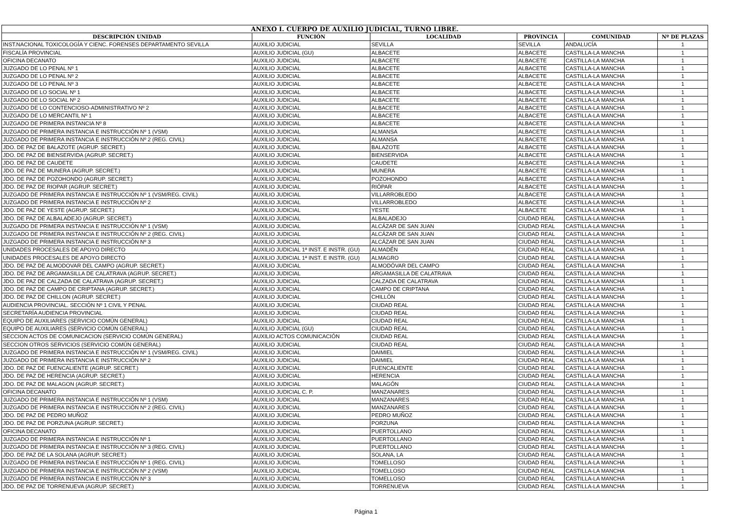| ANEXO I. CUERPO DE AUXILIO JUDICIAL, TURNO LIBRE. | | | | | |
| --- | --- | --- | --- | --- | --- |
| DESCRIPCIÓN UNIDAD | FUNCIÓN | LOCALIDAD | PROVINCIA | COMUNIDAD | Nº DE PLAZAS |
| INST.NACIONAL TOXICOLOGÍA Y CIENC. FORENSES DEPARTAMENTO SEVILLA | AUXILIO JUDICIAL | SEVILLA | SEVILLA | ANDALUCÍA | 1 |
| FISCALÍA PROVINCIAL | AUXILIO JUDICIAL (GU) | ALBACETE | ALBACETE | CASTILLA-LA MANCHA | 1 |
| OFICINA DECANATO | AUXILIO JUDICIAL | ALBACETE | ALBACETE | CASTILLA-LA MANCHA | 1 |
| JUZGADO DE LO PENAL Nº 1 | AUXILIO JUDICIAL | ALBACETE | ALBACETE | CASTILLA-LA MANCHA | 1 |
| JUZGADO DE LO PENAL Nº 2 | AUXILIO JUDICIAL | ALBACETE | ALBACETE | CASTILLA-LA MANCHA | 1 |
| JUZGADO DE LO PENAL Nº 3 | AUXILIO JUDICIAL | ALBACETE | ALBACETE | CASTILLA-LA MANCHA | 1 |
| JUZGADO DE LO SOCIAL Nº 1 | AUXILIO JUDICIAL | ALBACETE | ALBACETE | CASTILLA-LA MANCHA | 1 |
| JUZGADO DE LO SOCIAL Nº 2 | AUXILIO JUDICIAL | ALBACETE | ALBACETE | CASTILLA-LA MANCHA | 1 |
| JUZGADO DE LO CONTENCIOSO-ADMINISTRATIVO Nº 2 | AUXILIO JUDICIAL | ALBACETE | ALBACETE | CASTILLA-LA MANCHA | 1 |
| JUZGADO DE LO MERCANTIL Nº 1 | AUXILIO JUDICIAL | ALBACETE | ALBACETE | CASTILLA-LA MANCHA | 1 |
| JUZGADO DE PRIMERA INSTANCIA Nº 8 | AUXILIO JUDICIAL | ALBACETE | ALBACETE | CASTILLA-LA MANCHA | 1 |
| JUZGADO DE PRIMERA INSTANCIA E INSTRUCCIÓN Nº 1 (VSM) | AUXILIO JUDICIAL | ALMANSA | ALBACETE | CASTILLA-LA MANCHA | 1 |
| JUZGADO DE PRIMERA INSTANCIA E INSTRUCCIÓN Nº 2 (REG. CIVIL) | AUXILIO JUDICIAL | ALMANSA | ALBACETE | CASTILLA-LA MANCHA | 1 |
| JDO. DE PAZ DE BALAZOTE (AGRUP. SECRET.) | AUXILIO JUDICIAL | BALAZOTE | ALBACETE | CASTILLA-LA MANCHA | 1 |
| JDO. DE PAZ DE BIENSERVIDA (AGRUP. SECRET.) | AUXILIO JUDICIAL | BIENSERVIDA | ALBACETE | CASTILLA-LA MANCHA | 1 |
| JDO. DE PAZ DE CAUDETE | AUXILIO JUDICIAL | CAUDETE | ALBACETE | CASTILLA-LA MANCHA | 1 |
| JDO. DE PAZ DE MUNERA (AGRUP. SECRET.) | AUXILIO JUDICIAL | MUNERA | ALBACETE | CASTILLA-LA MANCHA | 1 |
| JDO. DE PAZ DE POZOHONDO (AGRUP. SECRET.) | AUXILIO JUDICIAL | POZOHONDO | ALBACETE | CASTILLA-LA MANCHA | 1 |
| JDO. DE PAZ DE RIOPAR (AGRUP. SECRET.) | AUXILIO JUDICIAL | RIÓPAR | ALBACETE | CASTILLA-LA MANCHA | 1 |
| JUZGADO DE PRIMERA INSTANCIA E INSTRUCCIÓN Nº 1 (VSM/REG. CIVIL) | AUXILIO JUDICIAL | VILLARROBLEDO | ALBACETE | CASTILLA-LA MANCHA | 1 |
| JUZGADO DE PRIMERA INSTANCIA E INSTRUCCIÓN Nº 2 | AUXILIO JUDICIAL | VILLARROBLEDO | ALBACETE | CASTILLA-LA MANCHA | 1 |
| JDO. DE PAZ DE YESTE (AGRUP. SECRET.) | AUXILIO JUDICIAL | YESTE | ALBACETE | CASTILLA-LA MANCHA | 1 |
| JDO. DE PAZ DE ALBALADEJO (AGRUP. SECRET.) | AUXILIO JUDICIAL | ALBALADEJO | CIUDAD REAL | CASTILLA-LA MANCHA | 1 |
| JUZGADO DE PRIMERA INSTANCIA E INSTRUCCIÓN Nº 1 (VSM) | AUXILIO JUDICIAL | ALCÁZAR DE SAN JUAN | CIUDAD REAL | CASTILLA-LA MANCHA | 1 |
| JUZGADO DE PRIMERA INSTANCIA E INSTRUCCIÓN Nº 2 (REG. CIVIL) | AUXILIO JUDICIAL | ALCÁZAR DE SAN JUAN | CIUDAD REAL | CASTILLA-LA MANCHA | 1 |
| JUZGADO DE PRIMERA INSTANCIA E INSTRUCCIÓN Nº 3 | AUXILIO JUDICIAL | ALCÁZAR DE SAN JUAN | CIUDAD REAL | CASTILLA-LA MANCHA | 1 |
| UNIDADES PROCESALES DE APOYO DIRECTO | AUXILIO JUDICIAL 1ª INST. E INSTR. (GU) | ALMADÉN | CIUDAD REAL | CASTILLA-LA MANCHA | 1 |
| UNIDADES PROCESALES DE APOYO DIRECTO | AUXILIO JUDICIAL 1ª INST. E INSTR. (GU) | ALMAGRO | CIUDAD REAL | CASTILLA-LA MANCHA | 1 |
| JDO. DE PAZ DE ALMODOVAR DEL CAMPO (AGRUP. SECRET.) | AUXILIO JUDICIAL | ALMODÓVAR DEL CAMPO | CIUDAD REAL | CASTILLA-LA MANCHA | 1 |
| JDO. DE PAZ DE ARGAMASILLA DE CALATRAVA (AGRUP. SECRET.) | AUXILIO JUDICIAL | ARGAMASILLA DE CALATRAVA | CIUDAD REAL | CASTILLA-LA MANCHA | 1 |
| JDO. DE PAZ DE CALZADA DE CALATRAVA (AGRUP. SECRET.) | AUXILIO JUDICIAL | CALZADA DE CALATRAVA | CIUDAD REAL | CASTILLA-LA MANCHA | 1 |
| JDO. DE PAZ DE CAMPO DE CRIPTANA (AGRUP. SECRET.) | AUXILIO JUDICIAL | CAMPO DE CRIPTANA | CIUDAD REAL | CASTILLA-LA MANCHA | 1 |
| JDO. DE PAZ DE CHILLON (AGRUP. SECRET.) | AUXILIO JUDICIAL | CHILLÓN | CIUDAD REAL | CASTILLA-LA MANCHA | 1 |
| AUDIENCIA PROVINCIAL. SECCIÓN Nº 1 CIVIL Y PENAL | AUXILIO JUDICIAL | CIUDAD REAL | CIUDAD REAL | CASTILLA-LA MANCHA | 1 |
| SECRETARÍA AUDIENCIA PROVINCIAL | AUXILIO JUDICIAL | CIUDAD REAL | CIUDAD REAL | CASTILLA-LA MANCHA | 1 |
| EQUIPO DE AUXILIARES (SERVICIO COMÚN GENERAL) | AUXILIO JUDICIAL | CIUDAD REAL | CIUDAD REAL | CASTILLA-LA MANCHA | 1 |
| EQUIPO DE AUXILIARES (SERVICIO COMÚN GENERAL) | AUXILIO JUDICIAL (GU) | CIUDAD REAL | CIUDAD REAL | CASTILLA-LA MANCHA | 1 |
| SECCION ACTOS DE COMUNICACION (SERVICIO COMÚN GENERAL) | AUXILIO ACTOS COMUNICACIÓN | CIUDAD REAL | CIUDAD REAL | CASTILLA-LA MANCHA | 1 |
| SECCION OTROS SERVICIOS (SERVICIO COMÚN GENERAL) | AUXILIO JUDICIAL | CIUDAD REAL | CIUDAD REAL | CASTILLA-LA MANCHA | 1 |
| JUZGADO DE PRIMERA INSTANCIA E INSTRUCCIÓN Nº 1 (VSM/REG. CIVIL) | AUXILIO JUDICIAL | DAIMIEL | CIUDAD REAL | CASTILLA-LA MANCHA | 1 |
| JUZGADO DE PRIMERA INSTANCIA E INSTRUCCIÓN Nº 2 | AUXILIO JUDICIAL | DAIMIEL | CIUDAD REAL | CASTILLA-LA MANCHA | 1 |
| JDO. DE PAZ DE FUENCALIENTE (AGRUP. SECRET.) | AUXILIO JUDICIAL | FUENCALIENTE | CIUDAD REAL | CASTILLA-LA MANCHA | 1 |
| JDO. DE PAZ DE HERENCIA (AGRUP. SECRET.) | AUXILIO JUDICIAL | HERENCIA | CIUDAD REAL | CASTILLA-LA MANCHA | 1 |
| JDO. DE PAZ DE MALAGON (AGRUP. SECRET.) | AUXILIO JUDICIAL | MALAGÓN | CIUDAD REAL | CASTILLA-LA MANCHA | 1 |
| OFICINA DECANATO | AUXILIO JUDICIAL C. P. | MANZANARES | CIUDAD REAL | CASTILLA-LA MANCHA | 1 |
| JUZGADO DE PRIMERA INSTANCIA E INSTRUCCIÓN Nº 1 (VSM) | AUXILIO JUDICIAL | MANZANARES | CIUDAD REAL | CASTILLA-LA MANCHA | 1 |
| JUZGADO DE PRIMERA INSTANCIA E INSTRUCCIÓN Nº 2 (REG. CIVIL) | AUXILIO JUDICIAL | MANZANARES | CIUDAD REAL | CASTILLA-LA MANCHA | 1 |
| JDO. DE PAZ DE PEDRO MUÑOZ | AUXILIO JUDICIAL | PEDRO MUÑOZ | CIUDAD REAL | CASTILLA-LA MANCHA | 1 |
| JDO. DE PAZ DE PORZUNA (AGRUP. SECRET.) | AUXILIO JUDICIAL | PORZUNA | CIUDAD REAL | CASTILLA-LA MANCHA | 1 |
| OFICINA DECANATO | AUXILIO JUDICIAL | PUERTOLLANO | CIUDAD REAL | CASTILLA-LA MANCHA | 1 |
| JUZGADO DE PRIMERA INSTANCIA E INSTRUCCIÓN Nº 1 | AUXILIO JUDICIAL | PUERTOLLANO | CIUDAD REAL | CASTILLA-LA MANCHA | 1 |
| JUZGADO DE PRIMERA INSTANCIA E INSTRUCCIÓN Nº 3 (REG. CIVIL) | AUXILIO JUDICIAL | PUERTOLLANO | CIUDAD REAL | CASTILLA-LA MANCHA | 1 |
| JDO. DE PAZ DE LA SOLANA (AGRUP. SECRET.) | AUXILIO JUDICIAL | SOLANA, LA | CIUDAD REAL | CASTILLA-LA MANCHA | 1 |
| JUZGADO DE PRIMERA INSTANCIA E INSTRUCCIÓN Nº 1 (REG. CIVIL) | AUXILIO JUDICIAL | TOMELLOSO | CIUDAD REAL | CASTILLA-LA MANCHA | 1 |
| JUZGADO DE PRIMERA INSTANCIA E INSTRUCCIÓN Nº 2 (VSM) | AUXILIO JUDICIAL | TOMELLOSO | CIUDAD REAL | CASTILLA-LA MANCHA | 1 |
| JUZGADO DE PRIMERA INSTANCIA E INSTRUCCIÓN Nº 3 | AUXILIO JUDICIAL | TOMELLOSO | CIUDAD REAL | CASTILLA-LA MANCHA | 1 |
| JDO. DE PAZ DE TORRENUEVA (AGRUP. SECRET.) | AUXILIO JUDICIAL | TORRENUEVA | CIUDAD REAL | CASTILLA-LA MANCHA | 1 |
Página 1